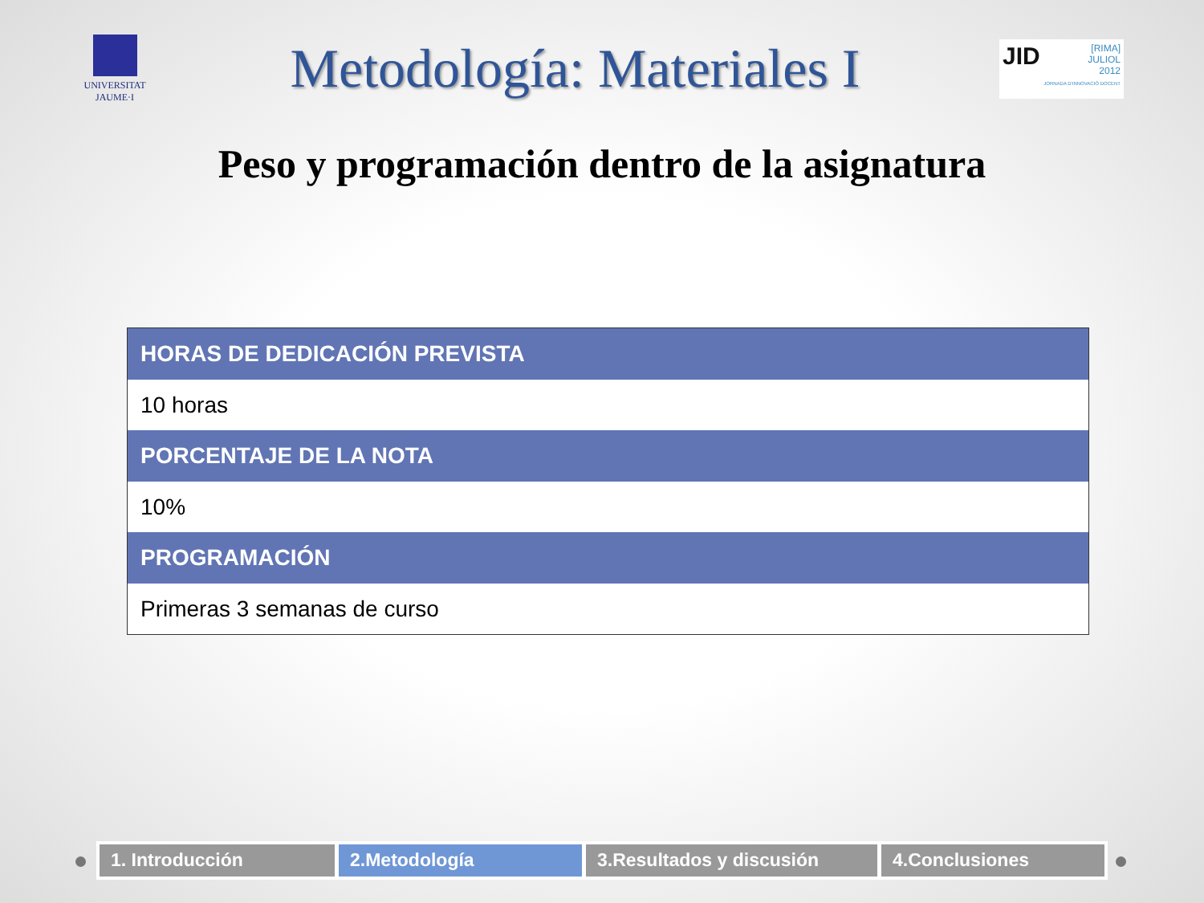UNIVERSITAT
JAUME·I
Metodología: Materiales I
JID [RIMA]
JULIOL
2012
JORNADA D'INNOVACIÓ DOCENT
Peso y programación dentro de la asignatura
| HORAS DE DEDICACIÓN PREVISTA |
| --- |
| 10 horas |
| PORCENTAJE DE LA NOTA |
| 10% |
| PROGRAMACIÓN |
| Primeras 3 semanas de curso |
1. Introducción 2.Metodología 3.Resultados y discusión 4.Conclusiones